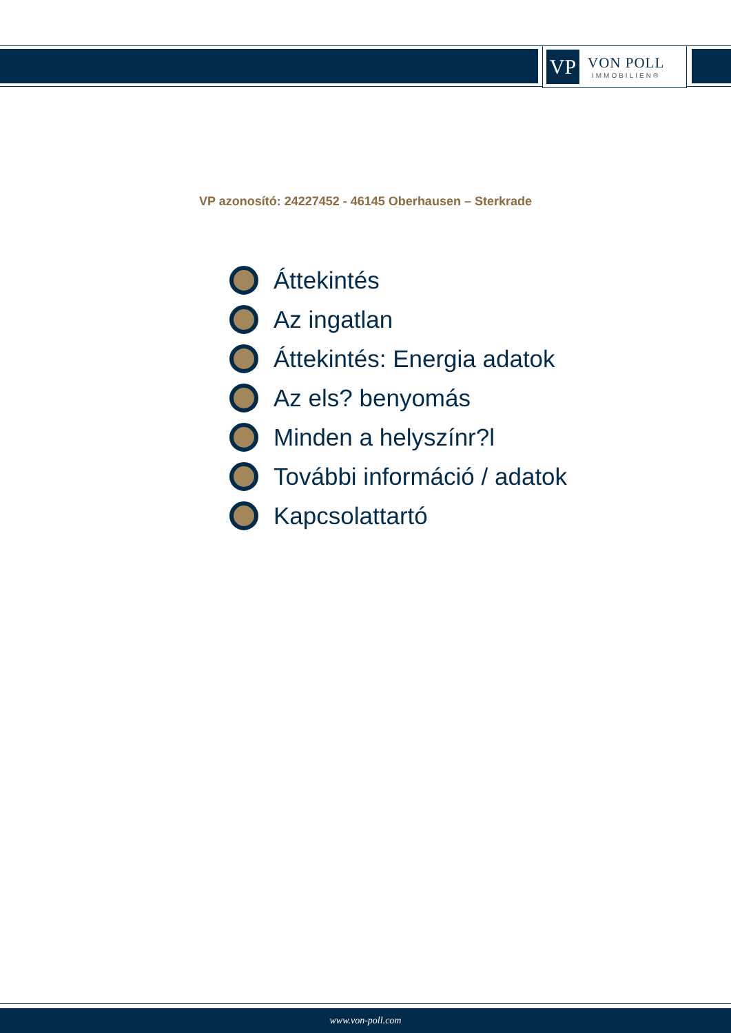VP
VON POLL
IMMOBILIEN®
VP azonosító: 24227452 - 46145 Oberhausen – Sterkrade
Áttekintés
Az ingatlan
Áttekintés: Energia adatok
Az els? benyomás
Minden a helyszínr?l
További információ / adatok
Kapcsolattartó
www.von-poll.com